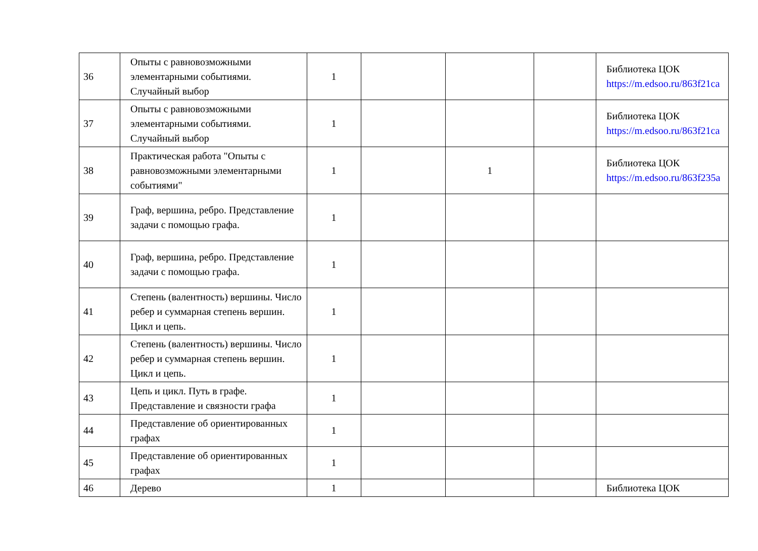| 36 | Опыты с равновозможными элементарными событиями. Случайный выбор | 1 | | | | Библиотека ЦОК https://m.edsoo.ru/863f21ca |
| 37 | Опыты с равновозможными элементарными событиями. Случайный выбор | 1 | | | | Библиотека ЦОК https://m.edsoo.ru/863f21ca |
| 38 | Практическая работа "Опыты с равновозможными элементарными событиями" | 1 | | 1 | | Библиотека ЦОК https://m.edsoo.ru/863f235a |
| 39 | Граф, вершина, ребро. Представление задачи с помощью графа. | 1 | | | | |
| 40 | Граф, вершина, ребро. Представление задачи с помощью графа. | 1 | | | | |
| 41 | Степень (валентность) вершины. Число ребер и суммарная степень вершин. Цикл и цепь. | 1 | | | | |
| 42 | Степень (валентность) вершины. Число ребер и суммарная степень вершин. Цикл и цепь. | 1 | | | | |
| 43 | Цепь и цикл. Путь в графе. Представление и связности графа | 1 | | | | |
| 44 | Представление об ориентированных графах | 1 | | | | |
| 45 | Представление об ориентированных графах | 1 | | | | |
| 46 | Дерево | 1 | | | | Библиотека ЦОК |